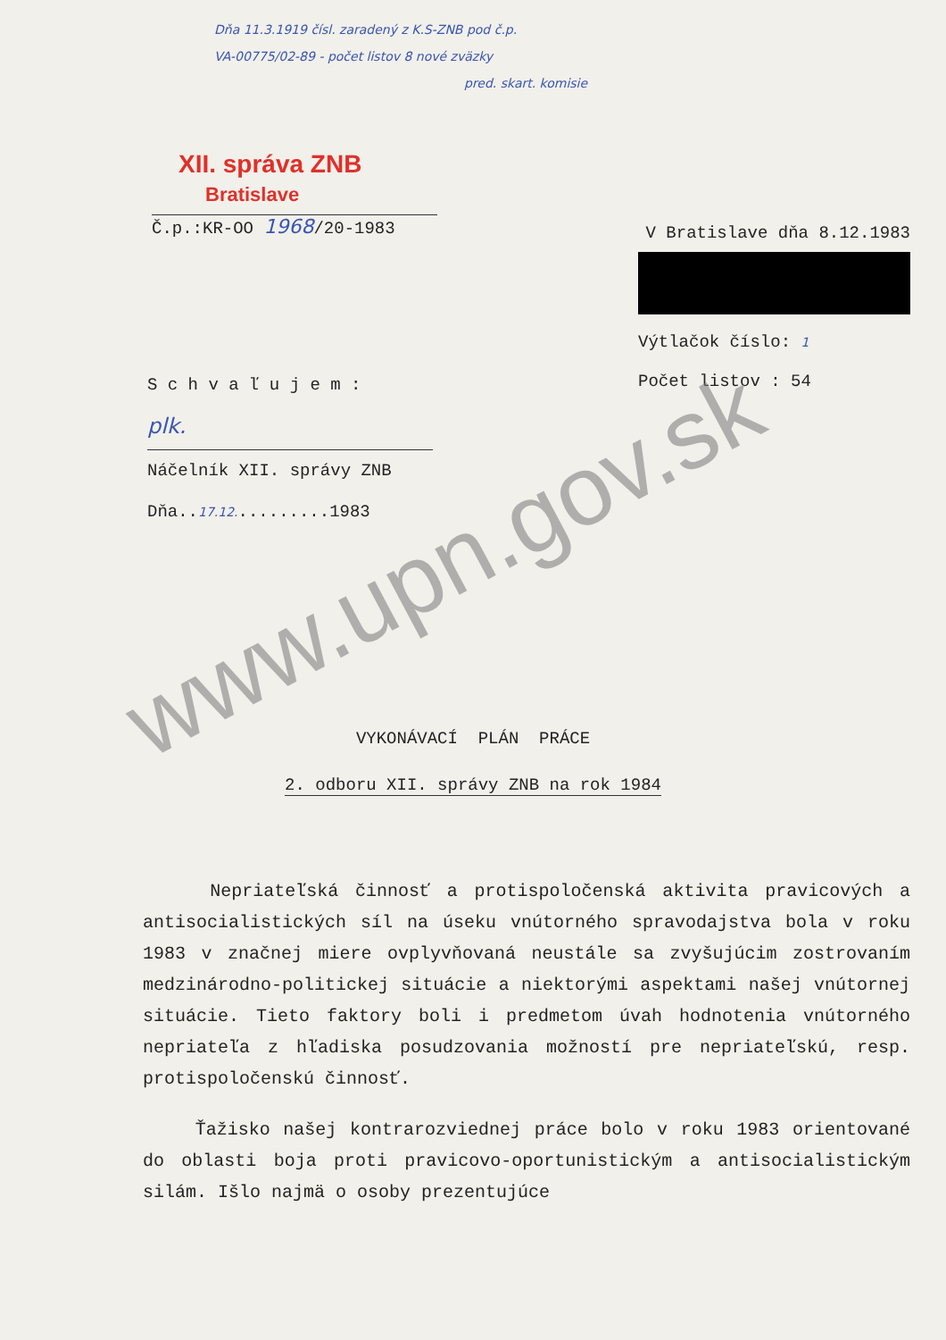Dňa 11.3.1919 čísl. zaradený z K.S-ZNB pod č.p.
VA-00775/02-89 - počet listov 8 nové zväzky
pred. skart. komisie
XII. správa ZNB
Bratislave
Č.p.:KR-OO 1968/20-1983
V Bratislave dňa 8.12.1983
Výtlačok číslo: 1
Počet listov : 54
S c h v a ľ u j e m :
plk.
Náčelník XII. správy ZNB
Dňa..17.12..........1983
VYKONÁVACÍ PLÁN PRÁCE
2. odboru XII. správy ZNB na rok 1984
Nepriateľská činnosť a protispoločenská aktivita pravicových a antisocialistických síl na úseku vnútorného spravodajstva bola v roku 1983 v značnej miere ovplyvňovaná neustále sa zvyšujúcim zostrovaním medzinárodno-politickej situácie a niektorými aspektami našej vnútornej situácie. Tieto faktory boli i predmetom úvah hodnotenia vnútorného nepriateľa z hľadiska posudzovania možností pre nepriateľskú, resp. protispoločenskú činnosť.
Ťažisko našej kontrarozviednej práce bolo v roku 1983 orientované do oblasti boja proti pravicovo-oportunistickým a antisocialistickým silám. Išlo najmä o osoby prezentujúce
www.upn.gov.sk